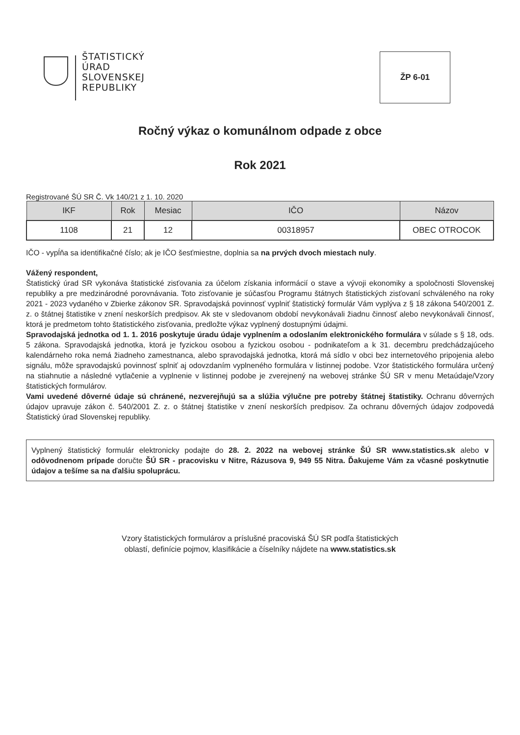ŠTATISTICKÝ
ÚRAD
SLOVENSKEJ
REPUBLIKY
ŽP 6-01
Ročný výkaz o komunálnom odpade z obce
Rok 2021
Registrované ŠÚ SR Č. Vk 140/21 z 1. 10. 2020
| IKF | Rok | Mesiac | IČO | Názov |
| --- | --- | --- | --- | --- |
| 1108 | 21 | 12 | 00318957 | OBEC OTROCOK |
IČO - vypĺňa sa identifikačné číslo; ak je IČO šesťmiestne, doplnia sa na prvých dvoch miestach nuly.
Vážený respondent,
Štatistický úrad SR vykonáva štatistické zisťovania za účelom získania informácií o stave a vývoji ekonomiky a spoločnosti Slovenskej republiky a pre medzinárodné porovnávania. Toto zisťovanie je súčasťou Programu štátnych štatistických zisťovaní schváleného na roky 2021 - 2023 vydaného v Zbierke zákonov SR. Spravodajská povinnosť vyplniť štatistický formulár Vám vyplýva z § 18 zákona 540/2001 Z. z. o štátnej štatistike v znení neskorších predpisov. Ak ste v sledovanom období nevykonávali žiadnu činnosť alebo nevykonávali činnosť, ktorá je predmetom tohto štatistického zisťovania, predložte výkaz vyplnený dostupnými údajmi.
Spravodajská jednotka od 1. 1. 2016 poskytuje úradu údaje vyplnením a odoslaním elektronického formulára v súlade s § 18, ods. 5 zákona. Spravodajská jednotka, ktorá je fyzickou osobou a fyzickou osobou - podnikateľom a k 31. decembru predchádzajúceho kalendárneho roka nemá žiadneho zamestnanca, alebo spravodajská jednotka, ktorá má sídlo v obci bez internetového pripojenia alebo signálu, môže spravodajskú povinnosť splniť aj odovzdaním vyplneného formulára v listinnej podobe. Vzor štatistického formulára určený na stiahnutie a následné vytlačenie a vyplnenie v listinnej podobe je zverejnený na webovej stránke ŠÚ SR v menu Metaúdaje/Vzory štatistických formulárov.
Vami uvedené dôverné údaje sú chránené, nezverejňujú sa a slúžia výlučne pre potreby štátnej štatistiky. Ochranu dôverných údajov upravuje zákon č. 540/2001 Z. z. o štátnej štatistike v znení neskorších predpisov. Za ochranu dôverných údajov zodpovedá Štatistický úrad Slovenskej republiky.
Vyplnený štatistický formulár elektronicky podajte do 28. 2. 2022 na webovej stránke ŠÚ SR www.statistics.sk alebo v odôvodnenom prípade doručte ŠÚ SR - pracovisku v Nitre, Rázusova 9, 949 55 Nitra. Ďakujeme Vám za včasné poskytnutie údajov a tešíme sa na ďalšiu spoluprácu.
Vzory štatistických formulárov a príslušné pracoviská ŠÚ SR podľa štatistických
oblastí, definície pojmov, klasifikácie a číselníky nájdete na www.statistics.sk